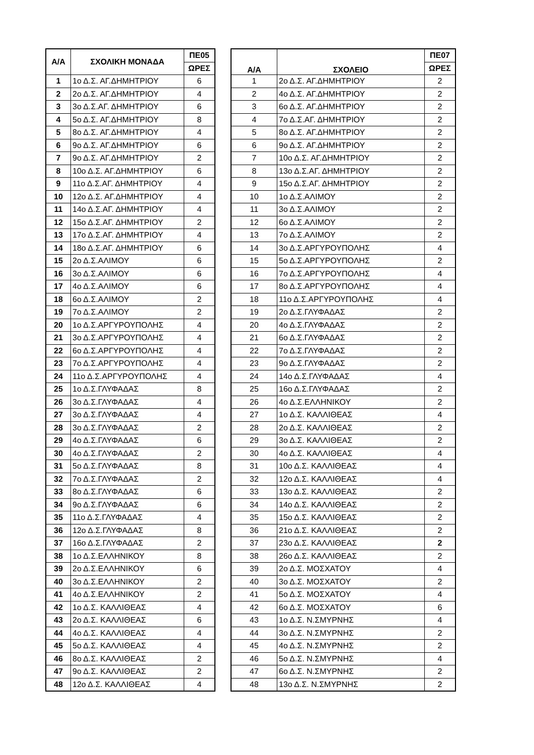| Α/Α | ΣΧΟΛΙΚΗ ΜΟΝΑΔΑ | ΠΕ05 |
| --- | --- | --- |
| | | ΩΡΕΣ |
| 1 | 1ο Δ.Σ. ΑΓ.ΔΗΜΗΤΡΙΟΥ | 6 |
| 2 | 2ο Δ.Σ. ΑΓ.ΔΗΜΗΤΡΙΟΥ | 4 |
| 3 | 3ο Δ.Σ.ΑΓ. ΔΗΜΗΤΡΙΟΥ | 6 |
| 4 | 5ο Δ.Σ. ΑΓ.ΔΗΜΗΤΡΙΟΥ | 8 |
| 5 | 8ο Δ.Σ. ΑΓ.ΔΗΜΗΤΡΙΟΥ | 4 |
| 6 | 9ο Δ.Σ. ΑΓ.ΔΗΜΗΤΡΙΟΥ | 6 |
| 7 | 9ο Δ.Σ. ΑΓ.ΔΗΜΗΤΡΙΟΥ | 2 |
| 8 | 10ο Δ.Σ. ΑΓ.ΔΗΜΗΤΡΙΟΥ | 6 |
| 9 | 11ο Δ.Σ.ΑΓ. ΔΗΜΗΤΡΙΟΥ | 4 |
| 10 | 12ο Δ.Σ. ΑΓ.ΔΗΜΗΤΡΙΟΥ | 4 |
| 11 | 14ο Δ.Σ.ΑΓ. ΔΗΜΗΤΡΙΟΥ | 4 |
| 12 | 15ο Δ.Σ.ΑΓ. ΔΗΜΗΤΡΙΟΥ | 2 |
| 13 | 17ο Δ.Σ.ΑΓ. ΔΗΜΗΤΡΙΟΥ | 4 |
| 14 | 18ο Δ.Σ.ΑΓ. ΔΗΜΗΤΡΙΟΥ | 6 |
| 15 | 2ο Δ.Σ.ΑΛΙΜΟΥ | 6 |
| 16 | 3ο Δ.Σ.ΑΛΙΜΟΥ | 6 |
| 17 | 4ο Δ.Σ.ΑΛΙΜΟΥ | 6 |
| 18 | 6ο Δ.Σ.ΑΛΙΜΟΥ | 2 |
| 19 | 7ο Δ.Σ.ΑΛΙΜΟΥ | 2 |
| 20 | 1ο Δ.Σ.ΑΡΓΥΡΟΥΠΟΛΗΣ | 4 |
| 21 | 3ο Δ.Σ.ΑΡΓΥΡΟΥΠΟΛΗΣ | 4 |
| 22 | 6ο Δ.Σ.ΑΡΓΥΡΟΥΠΟΛΗΣ | 4 |
| 23 | 7ο Δ.Σ.ΑΡΓΥΡΟΥΠΟΛΗΣ | 4 |
| 24 | 11ο Δ.Σ.ΑΡΓΥΡΟΥΠΟΛΗΣ | 4 |
| 25 | 1ο Δ.Σ.ΓΛΥΦΑΔΑΣ | 8 |
| 26 | 3ο Δ.Σ.ΓΛΥΦΑΔΑΣ | 4 |
| 27 | 3ο Δ.Σ.ΓΛΥΦΑΔΑΣ | 4 |
| 28 | 3ο Δ.Σ.ΓΛΥΦΑΔΑΣ | 2 |
| 29 | 4ο Δ.Σ.ΓΛΥΦΑΔΑΣ | 6 |
| 30 | 4ο Δ.Σ.ΓΛΥΦΑΔΑΣ | 2 |
| 31 | 5ο Δ.Σ.ΓΛΥΦΑΔΑΣ | 8 |
| 32 | 7ο Δ.Σ.ΓΛΥΦΑΔΑΣ | 2 |
| 33 | 8ο Δ.Σ.ΓΛΥΦΑΔΑΣ | 6 |
| 34 | 9ο Δ.Σ.ΓΛΥΦΑΔΑΣ | 6 |
| 35 | 11ο Δ.Σ.ΓΛΥΦΑΔΑΣ | 4 |
| 36 | 12ο Δ.Σ.ΓΛΥΦΑΔΑΣ | 8 |
| 37 | 16ο Δ.Σ.ΓΛΥΦΑΔΑΣ | 2 |
| 38 | 1ο Δ.Σ.ΕΛΛΗΝΙΚΟΥ | 8 |
| 39 | 2ο Δ.Σ.ΕΛΛΗΝΙΚΟΥ | 6 |
| 40 | 3ο Δ.Σ.ΕΛΛΗΝΙΚΟΥ | 2 |
| 41 | 4ο Δ.Σ.ΕΛΛΗΝΙΚΟΥ | 2 |
| 42 | 1ο Δ.Σ. ΚΑΛΛΙΘΕΑΣ | 4 |
| 43 | 2ο Δ.Σ. ΚΑΛΛΙΘΕΑΣ | 6 |
| 44 | 4ο Δ.Σ. ΚΑΛΛΙΘΕΑΣ | 4 |
| 45 | 5ο Δ.Σ. ΚΑΛΛΙΘΕΑΣ | 4 |
| 46 | 8ο Δ.Σ. ΚΑΛΛΙΘΕΑΣ | 2 |
| 47 | 9ο Δ.Σ. ΚΑΛΛΙΘΕΑΣ | 2 |
| 48 | 12ο Δ.Σ. ΚΑΛΛΙΘΕΑΣ | 4 |
| Α/Α | ΣΧΟΛΕΙΟ | ΠΕ07 |
| --- | --- | --- |
| | | ΩΡΕΣ |
| 1 | 2ο Δ.Σ. ΑΓ.ΔΗΜΗΤΡΙΟΥ | 2 |
| 2 | 4ο Δ.Σ. ΑΓ.ΔΗΜΗΤΡΙΟΥ | 2 |
| 3 | 6ο Δ.Σ. ΑΓ.ΔΗΜΗΤΡΙΟΥ | 2 |
| 4 | 7ο Δ.Σ.ΑΓ. ΔΗΜΗΤΡΙΟΥ | 2 |
| 5 | 8ο Δ.Σ. ΑΓ.ΔΗΜΗΤΡΙΟΥ | 2 |
| 6 | 9ο Δ.Σ. ΑΓ.ΔΗΜΗΤΡΙΟΥ | 2 |
| 7 | 10ο Δ.Σ. ΑΓ.ΔΗΜΗΤΡΙΟΥ | 2 |
| 8 | 13ο Δ.Σ.ΑΓ. ΔΗΜΗΤΡΙΟΥ | 2 |
| 9 | 15ο Δ.Σ.ΑΓ. ΔΗΜΗΤΡΙΟΥ | 2 |
| 10 | 1ο Δ.Σ.ΑΛΙΜΟΥ | 2 |
| 11 | 3ο Δ.Σ.ΑΛΙΜΟΥ | 2 |
| 12 | 6ο Δ.Σ.ΑΛΙΜΟΥ | 2 |
| 13 | 7ο Δ.Σ.ΑΛΙΜΟΥ | 2 |
| 14 | 3ο Δ.Σ.ΑΡΓΥΡΟΥΠΟΛΗΣ | 4 |
| 15 | 5ο Δ.Σ.ΑΡΓΥΡΟΥΠΟΛΗΣ | 2 |
| 16 | 7ο Δ.Σ.ΑΡΓΥΡΟΥΠΟΛΗΣ | 4 |
| 17 | 8ο Δ.Σ.ΑΡΓΥΡΟΥΠΟΛΗΣ | 4 |
| 18 | 11ο Δ.Σ.ΑΡΓΥΡΟΥΠΟΛΗΣ | 4 |
| 19 | 2ο Δ.Σ.ΓΛΥΦΑΔΑΣ | 2 |
| 20 | 4ο Δ.Σ.ΓΛΥΦΑΔΑΣ | 2 |
| 21 | 6ο Δ.Σ.ΓΛΥΦΑΔΑΣ | 2 |
| 22 | 7ο Δ.Σ.ΓΛΥΦΑΔΑΣ | 2 |
| 23 | 9ο Δ.Σ.ΓΛΥΦΑΔΑΣ | 2 |
| 24 | 14ο Δ.Σ.ΓΛΥΦΑΔΑΣ | 4 |
| 25 | 16ο Δ.Σ.ΓΛΥΦΑΔΑΣ | 2 |
| 26 | 4ο Δ.Σ.ΕΛΛΗΝΙΚΟΥ | 2 |
| 27 | 1ο Δ.Σ. ΚΑΛΛΙΘΕΑΣ | 4 |
| 28 | 2ο Δ.Σ. ΚΑΛΛΙΘΕΑΣ | 2 |
| 29 | 3ο Δ.Σ. ΚΑΛΛΙΘΕΑΣ | 2 |
| 30 | 4ο Δ.Σ. ΚΑΛΛΙΘΕΑΣ | 4 |
| 31 | 10ο Δ.Σ. ΚΑΛΛΙΘΕΑΣ | 4 |
| 32 | 12ο Δ.Σ. ΚΑΛΛΙΘΕΑΣ | 4 |
| 33 | 13ο Δ.Σ. ΚΑΛΛΙΘΕΑΣ | 2 |
| 34 | 14ο Δ.Σ. ΚΑΛΛΙΘΕΑΣ | 2 |
| 35 | 15ο Δ.Σ. ΚΑΛΛΙΘΕΑΣ | 2 |
| 36 | 21ο Δ.Σ. ΚΑΛΛΙΘΕΑΣ | 2 |
| 37 | 23ο Δ.Σ. ΚΑΛΛΙΘΕΑΣ | 2 |
| 38 | 26ο Δ.Σ. ΚΑΛΛΙΘΕΑΣ | 2 |
| 39 | 2ο Δ.Σ. ΜΟΣΧΑΤΟΥ | 4 |
| 40 | 3ο Δ.Σ. ΜΟΣΧΑΤΟΥ | 2 |
| 41 | 5ο Δ.Σ. ΜΟΣΧΑΤΟΥ | 4 |
| 42 | 6ο Δ.Σ. ΜΟΣΧΑΤΟΥ | 6 |
| 43 | 1ο Δ.Σ. Ν.ΣΜΥΡΝΗΣ | 4 |
| 44 | 3ο Δ.Σ. Ν.ΣΜΥΡΝΗΣ | 2 |
| 45 | 4ο Δ.Σ. Ν.ΣΜΥΡΝΗΣ | 2 |
| 46 | 5ο Δ.Σ. Ν.ΣΜΥΡΝΗΣ | 4 |
| 47 | 6ο Δ.Σ. Ν.ΣΜΥΡΝΗΣ | 2 |
| 48 | 13ο Δ.Σ. Ν.ΣΜΥΡΝΗΣ | 2 |